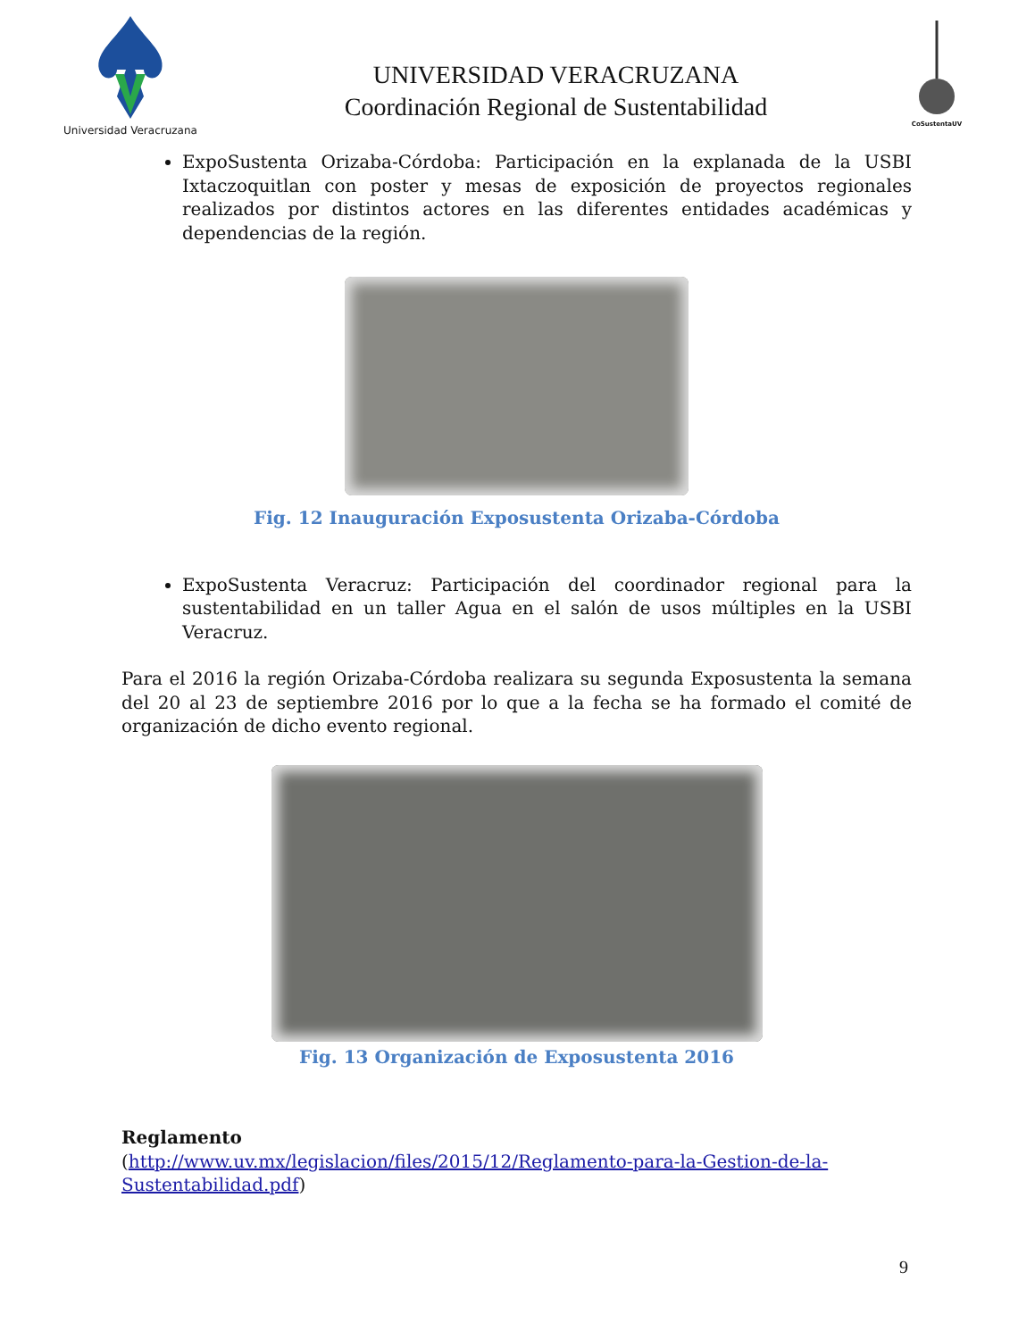Universidad Veracruzana
UNIVERSIDAD VERACRUZANA
Coordinación Regional de Sustentabilidad
CoSustentaUV
ExpoSustenta Orizaba-Córdoba: Participación en la explanada de la USBI Ixtaczoquitlan con poster y mesas de exposición de proyectos regionales realizados por distintos actores en las diferentes entidades académicas y dependencias de la región.
Fig. 12 Inauguración Exposustenta Orizaba-Córdoba
ExpoSustenta Veracruz: Participación del coordinador regional para la sustentabilidad en un taller Agua en el salón de usos múltiples en la USBI Veracruz.
Para el 2016 la región Orizaba-Córdoba realizara su segunda Exposustenta la semana del 20 al 23 de septiembre 2016 por lo que a la fecha se ha formado el comité de organización de dicho evento regional.
Fig. 13 Organización de Exposustenta 2016
Reglamento
(http://www.uv.mx/legislacion/files/2015/12/Reglamento-para-la-Gestion-de-la-Sustentabilidad.pdf)
9